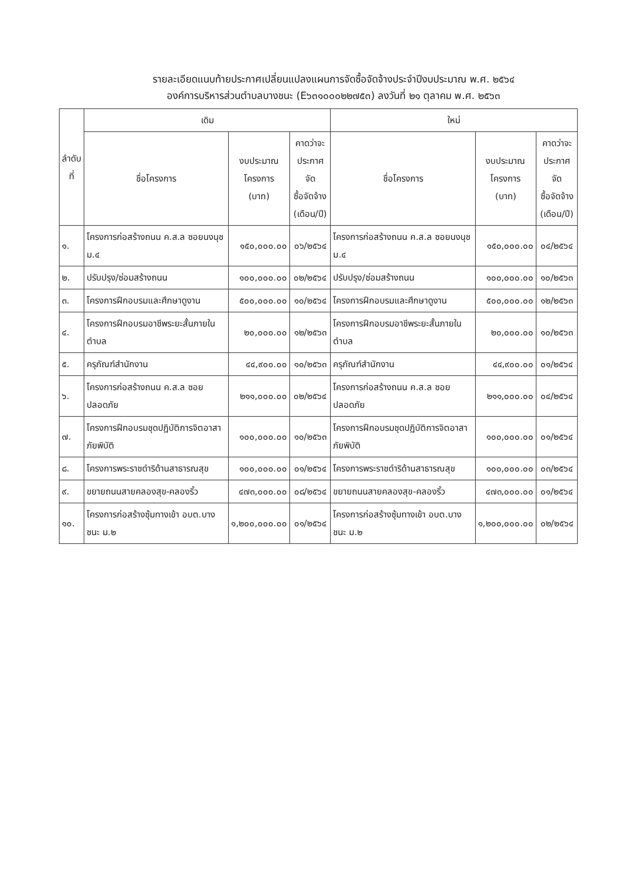รายละเอียดแนบท้ายประกาศเปลี่ยนแปลงแผนการจัดซื้อจัดจ้างประจำปีงบประมาณ พ.ศ. ๒๕๖๔
องค์การบริหารส่วนตำบลบางชนะ (E๖๓๑๐๐๐๒๒๗๕๓) ลงวันที่ ๒๑ ตุลาคม พ.ศ. ๒๕๖๓
| ลำดับ ที่ | เดิม | | | ใหม่ | | |
| --- | --- | --- | --- | --- | --- | --- |
| | ชื่อโครงการ | งบประมาณ โครงการ (บาท) | คาดว่าจะ ประกาศจัด ซื้อจัดจ้าง (เดือน/ปี) | ชื่อโครงการ | งบประมาณ โครงการ (บาท) | คาดว่าจะ ประกาศจัด ซื้อจัดจ้าง (เดือน/ปี) |
| ๑. | โครงการก่อสร้างถนน ค.ส.ล ซอยนงนุช ม.๔ | ๑๕๐,๐๐๐.๐๐ | ๐๖/๒๕๖๔ | โครงการก่อสร้างถนน ค.ส.ล ซอยนงนุช ม.๔ | ๑๕๐,๐๐๐.๐๐ | ๐๔/๒๕๖๔ |
| ๒. | ปรับปรุง/ซ่อมสร้างถนน | ๑๐๐,๐๐๐.๐๐ | ๐๒/๒๕๖๔ | ปรับปรุง/ซ่อมสร้างถนน | ๑๐๐,๐๐๐.๐๐ | ๑๐/๒๕๖๓ |
| ๓. | โครงการฝึกอบรมและศึกษาดูงาน | ๕๐๐,๐๐๐.๐๐ | ๑๐/๒๕๖๔ | โครงการฝึกอบรมและศึกษาดูงาน | ๕๐๐,๐๐๐.๐๐ | ๑๒/๒๕๖๓ |
| ๔. | โครงการฝึกอบรมอาชีพระยะสั้นภายในตำบล | ๒๐,๐๐๐.๐๐ | ๑๒/๒๕๖๓ | โครงการฝึกอบรมอาชีพระยะสั้นภายในตำบล | ๒๐,๐๐๐.๐๐ | ๑๐/๒๕๖๓ |
| ๕. | ครุภัณฑ์สำนักงาน | ๔๔,๙๐๐.๐๐ | ๑๐/๒๕๖๓ | ครุภัณฑ์สำนักงาน | ๔๔,๙๐๐.๐๐ | ๐๑/๒๕๖๔ |
| ๖. | โครงการก่อสร้างถนน ค.ส.ล ซอยปลอดภัย | ๒๑๑,๐๐๐.๐๐ | ๐๒/๒๕๖๔ | โครงการก่อสร้างถนน ค.ส.ล ซอยปลอดภัย | ๒๑๑,๐๐๐.๐๐ | ๐๔/๒๕๖๔ |
| ๗. | โครงการฝึกอบรมชุดปฏิบัติการจิตอาสาภัยพิบัติ | ๑๐๐,๐๐๐.๐๐ | ๑๐/๒๕๖๓ | โครงการฝึกอบรมชุดปฏิบัติการจิตอาสาภัยพิบัติ | ๑๐๐,๐๐๐.๐๐ | ๐๑/๒๕๖๔ |
| ๘. | โครงการพระราชดำริด้านสาธารณสุข | ๑๐๐,๐๐๐.๐๐ | ๐๑/๒๕๖๔ | โครงการพระราชดำริด้านสาธารณสุข | ๑๐๐,๐๐๐.๐๐ | ๐๓/๒๕๖๔ |
| ๙. | ขยายถนนสายคลองสุข-คลองริ้ว | ๔๗๓,๐๐๐.๐๐ | ๐๘/๒๕๖๔ | ขยายถนนสายคลองสุข-คลองริ้ว | ๔๗๓,๐๐๐.๐๐ | ๐๑/๒๕๖๔ |
| ๑๐. | โครงการก่อสร้างซุ้มทางเข้า อบต.บางชนะ ม.๒ | ๑,๒๐๐,๐๐๐.๐๐ | ๐๑/๒๕๖๔ | โครงการก่อสร้างซุ้มทางเข้า อบต.บางชนะ ม.๒ | ๑,๒๐๐,๐๐๐.๐๐ | ๐๒/๒๕๖๔ |